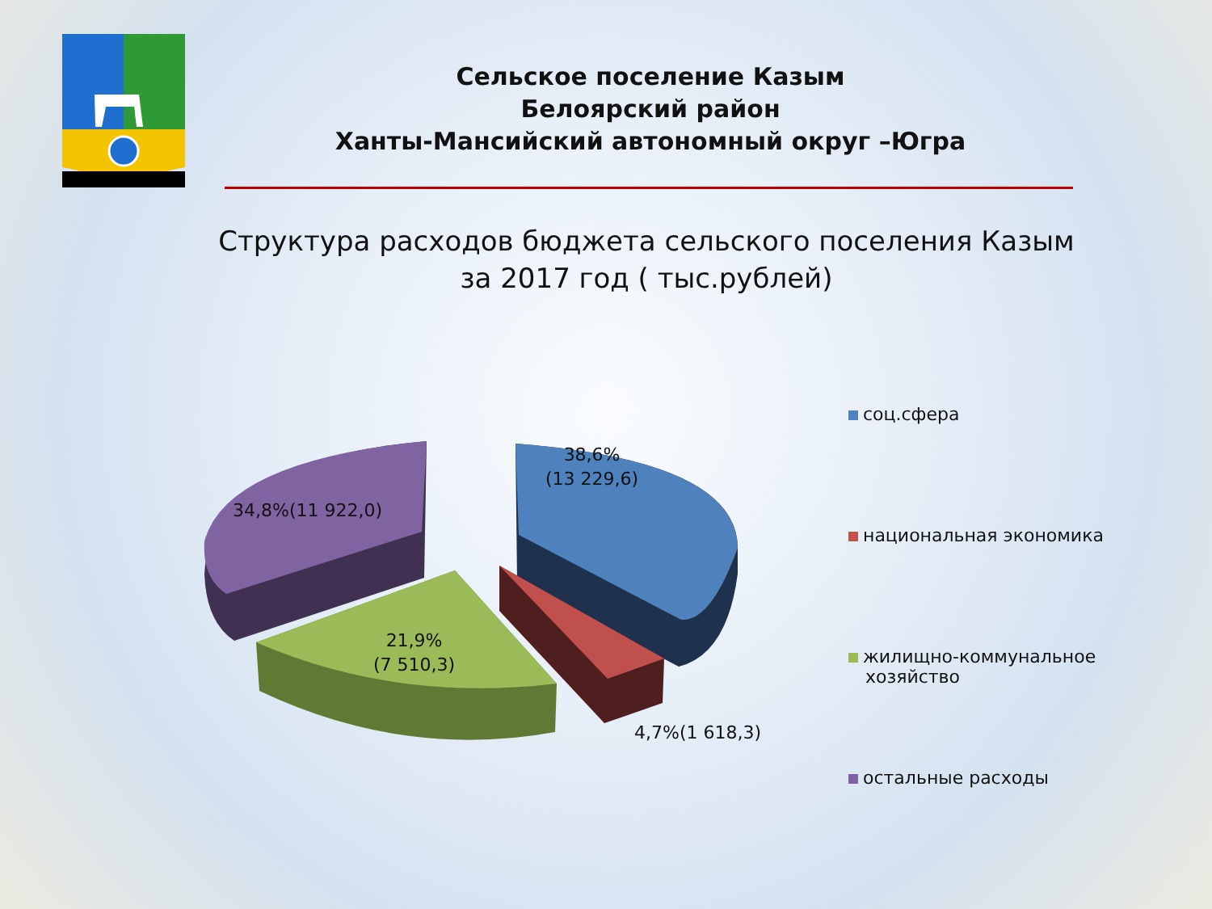Сельское поселение Казым
Белоярский район
Ханты-Мансийский автономный округ –Югра
Структура расходов бюджета сельского поселения Казым
за 2017 год ( тыс.рублей)
38,6%
(13 229,6)
34,8%(11 922,0)
21,9%
(7 510,3)
4,7%(1 618,3)
соц.сфера
национальная экономика
жилищно-коммунальное
хозяйство
остальные расходы